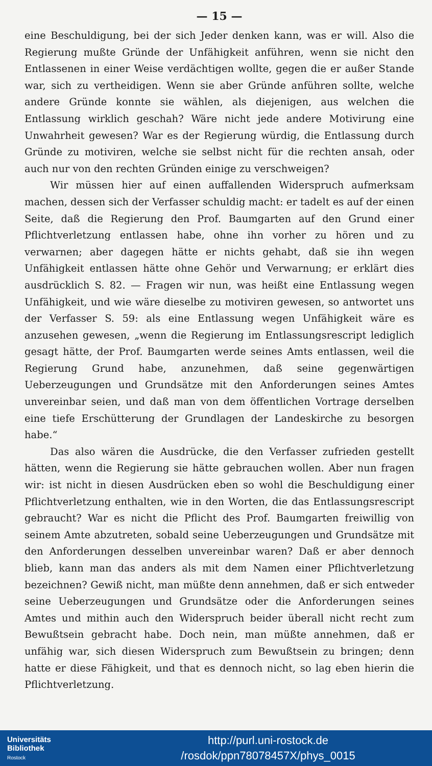— 15 —
eine Beschuldigung, bei der sich Jeder denken kann, was er will. Also die Regierung mußte Gründe der Unfähigkeit anführen, wenn sie nicht den Entlassenen in einer Weise verdächtigen wollte, gegen die er außer Stande war, sich zu vertheidigen. Wenn sie aber Gründe anführen sollte, welche andere Gründe konnte sie wählen, als diejenigen, aus welchen die Entlassung wirklich geschah? Wäre nicht jede andere Motivirung eine Unwahrheit gewesen? War es der Regierung würdig, die Entlassung durch Gründe zu motiviren, welche sie selbst nicht für die rechten ansah, oder auch nur von den rechten Gründen einige zu verschweigen?
Wir müssen hier auf einen auffallenden Widerspruch aufmerksam machen, dessen sich der Verfasser schuldig macht: er tadelt es auf der einen Seite, daß die Regierung den Prof. Baumgarten auf den Grund einer Pflichtverletzung entlassen habe, ohne ihn vorher zu hören und zu verwarnen; aber dagegen hätte er nichts gehabt, daß sie ihn wegen Unfähigkeit entlassen hätte ohne Gehör und Verwarnung; er erklärt dies ausdrücklich S. 82. — Fragen wir nun, was heißt eine Entlassung wegen Unfähigkeit, und wie wäre dieselbe zu motiviren gewesen, so antwortet uns der Verfasser S. 59: als eine Entlassung wegen Unfähigkeit wäre es anzusehen gewesen, „wenn die Regierung im Entlassungsrescript lediglich gesagt hätte, der Prof. Baumgarten werde seines Amts entlassen, weil die Regierung Grund habe, anzunehmen, daß seine gegenwärtigen Ueberzeugungen und Grundsätze mit den Anforderungen seines Amtes unvereinbar seien, und daß man von dem öffentlichen Vortrage derselben eine tiefe Erschütterung der Grundlagen der Landeskirche zu besorgen habe.“
Das also wären die Ausdrücke, die den Verfasser zufrieden gestellt hätten, wenn die Regierung sie hätte gebrauchen wollen. Aber nun fragen wir: ist nicht in diesen Ausdrücken eben so wohl die Beschuldigung einer Pflichtverletzung enthalten, wie in den Worten, die das Entlassungsrescript gebraucht? War es nicht die Pflicht des Prof. Baumgarten freiwillig von seinem Amte abzutreten, sobald seine Ueberzeugungen und Grundsätze mit den Anforderungen desselben unvereinbar waren? Daß er aber dennoch blieb, kann man das anders als mit dem Namen einer Pflichtverletzung bezeichnen? Gewiß nicht, man müßte denn annehmen, daß er sich entweder seine Ueberzeugungen und Grundsätze oder die Anforderungen seines Amtes und mithin auch den Widerspruch beider überall nicht recht zum Bewußtsein gebracht habe. Doch nein, man müßte annehmen, daß er unfähig war, sich diesen Widerspruch zum Bewußtsein zu bringen; denn hatte er diese Fähigkeit, und that es dennoch nicht, so lag eben hierin die Pflichtverletzung.
Universitäts
Bibliothek
Rostock
http://purl.uni-rostock.de
/rosdok/ppn78078457X/phys_0015